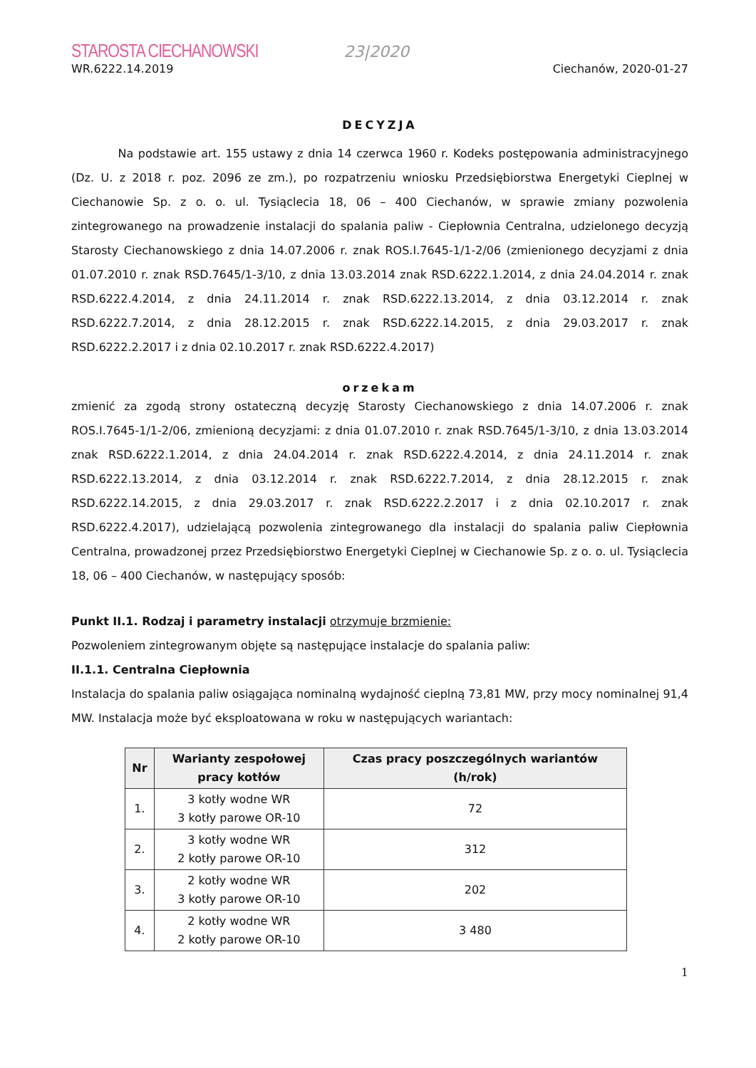STAROSTA CIECHANOWSKI 23|2020
WR.6222.14.2019 Ciechanów, 2020-01-27
DECYZJA
Na podstawie art. 155 ustawy z dnia 14 czerwca 1960 r. Kodeks postępowania administracyjnego (Dz. U. z 2018 r. poz. 2096 ze zm.), po rozpatrzeniu wniosku Przedsiębiorstwa Energetyki Cieplnej w Ciechanowie Sp. z o. o. ul. Tysiąclecia 18, 06 – 400 Ciechanów, w sprawie zmiany pozwolenia zintegrowanego na prowadzenie instalacji do spalania paliw - Ciepłownia Centralna, udzielonego decyzją Starosty Ciechanowskiego z dnia 14.07.2006 r. znak ROS.I.7645-1/1-2/06 (zmienionego decyzjami z dnia 01.07.2010 r. znak RSD.7645/1-3/10, z dnia 13.03.2014 znak RSD.6222.1.2014, z dnia 24.04.2014 r. znak RSD.6222.4.2014, z dnia 24.11.2014 r. znak RSD.6222.13.2014, z dnia 03.12.2014 r. znak RSD.6222.7.2014, z dnia 28.12.2015 r. znak RSD.6222.14.2015, z dnia 29.03.2017 r. znak RSD.6222.2.2017 i z dnia 02.10.2017 r. znak RSD.6222.4.2017)
orzekam
zmienić za zgodą strony ostateczną decyzję Starosty Ciechanowskiego z dnia 14.07.2006 r. znak ROS.I.7645-1/1-2/06, zmienioną decyzjami: z dnia 01.07.2010 r. znak RSD.7645/1-3/10, z dnia 13.03.2014 znak RSD.6222.1.2014, z dnia 24.04.2014 r. znak RSD.6222.4.2014, z dnia 24.11.2014 r. znak RSD.6222.13.2014, z dnia 03.12.2014 r. znak RSD.6222.7.2014, z dnia 28.12.2015 r. znak RSD.6222.14.2015, z dnia 29.03.2017 r. znak RSD.6222.2.2017 i z dnia 02.10.2017 r. znak RSD.6222.4.2017), udzielającą pozwolenia zintegrowanego dla instalacji do spalania paliw Ciepłownia Centralna, prowadzonej przez Przedsiębiorstwo Energetyki Cieplnej w Ciechanowie Sp. z o. o. ul. Tysiąclecia 18, 06 – 400 Ciechanów, w następujący sposób:
Punkt II.1. Rodzaj i parametry instalacji otrzymuje brzmienie:
Pozwoleniem zintegrowanym objęte są następujące instalacje do spalania paliw:
II.1.1. Centralna Ciepłownia
Instalacja do spalania paliw osiągająca nominalną wydajność cieplną 73,81 MW, przy mocy nominalnej 91,4 MW. Instalacja może być eksploatowana w roku w następujących wariantach:
| Nr | Warianty zespołowej pracy kotłów | Czas pracy poszczególnych wariantów (h/rok) |
| --- | --- | --- |
| 1. | 3 kotły wodne WR 3 kotły parowe OR-10 | 72 |
| 2. | 3 kotły wodne WR 2 kotły parowe OR-10 | 312 |
| 3. | 2 kotły wodne WR 3 kotły parowe OR-10 | 202 |
| 4. | 2 kotły wodne WR 2 kotły parowe OR-10 | 3 480 |
1